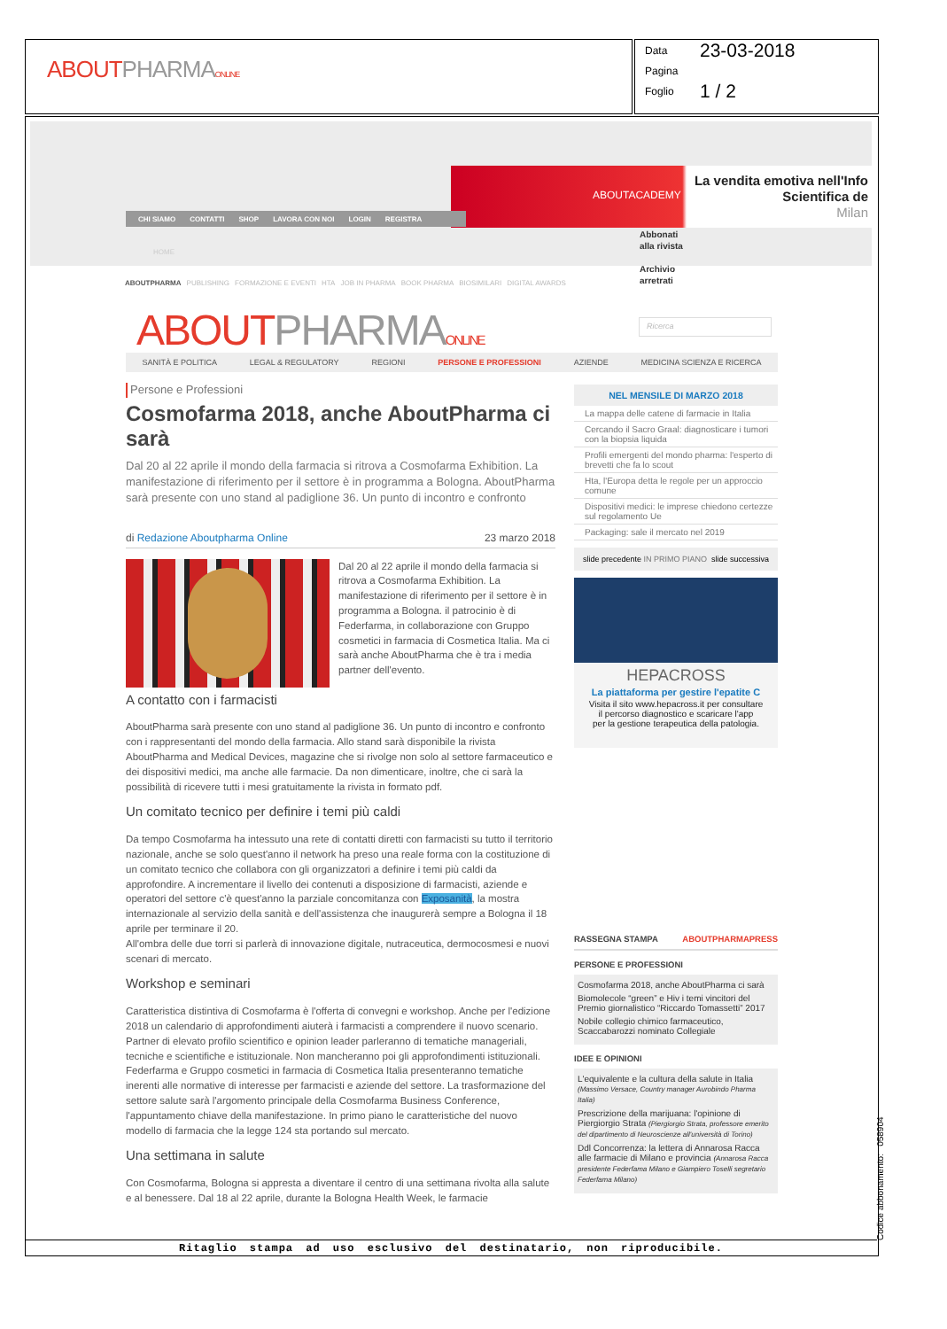ABOUTPHARMA ONLINE
Data 23-03-2018
Pagina
Foglio 1 / 2
ABOUTACADEMY
La vendita emotiva nell'Info
Scientifica de
Milan
CHI SIAMO CONTATTI SHOP LAVORA CON NOI LOGIN REGISTRA
HOME
Abbonati
alla rivista
Archivio
arretrati
ABOUTPHARMA PUBLISHING FORMAZIONE E EVENTI HTA JOB IN PHARMA BOOK PHARMA BIOSIMILARI DIGITAL AWARDS
ABOUTPHARMA ONLINE Ricerca
SANITÀ E POLITICA LEGAL & REGULATORY REGIONI PERSONE E PROFESSIONI AZIENDE MEDICINA SCIENZA E RICERCA
Persone e Professioni
Cosmofarma 2018, anche AboutPharma ci sarà
Dal 20 al 22 aprile il mondo della farmacia si ritrova a Cosmofarma Exhibition. La manifestazione di riferimento per il settore è in programma a Bologna. AboutPharma sarà presente con uno stand al padiglione 36. Un punto di incontro e confronto
di Redazione Aboutpharma Online 23 marzo 2018
Dal 20 al 22 aprile il mondo della farmacia si ritrova a Cosmofarma Exhibition. La manifestazione di riferimento per il settore è in programma a Bologna. il patrocinio è di Federfarma, in collaborazione con Gruppo cosmetici in farmacia di Cosmetica Italia. Ma ci sarà anche AboutPharma che è tra i media partner dell'evento.
A contatto con i farmacisti
AboutPharma sarà presente con uno stand al padiglione 36. Un punto di incontro e confronto con i rappresentanti del mondo della farmacia. Allo stand sarà disponibile la rivista AboutPharma and Medical Devices, magazine che si rivolge non solo al settore farmaceutico e dei dispositivi medici, ma anche alle farmacie. Da non dimenticare, inoltre, che ci sarà la possibilità di ricevere tutti i mesi gratuitamente la rivista in formato pdf.
Un comitato tecnico per definire i temi più caldi
Da tempo Cosmofarma ha intessuto una rete di contatti diretti con farmacisti su tutto il territorio nazionale, anche se solo quest'anno il network ha preso una reale forma con la costituzione di un comitato tecnico che collabora con gli organizzatori a definire i temi più caldi da approfondire. A incrementare il livello dei contenuti a disposizione di farmacisti, aziende e operatori del settore c'è quest'anno la parziale concomitanza con Exposanità, la mostra internazionale al servizio della sanità e dell'assistenza che inaugurerà sempre a Bologna il 18 aprile per terminare il 20.
All'ombra delle due torri si parlerà di innovazione digitale, nutraceutica, dermocosmesi e nuovi scenari di mercato.
Workshop e seminari
Caratteristica distintiva di Cosmofarma è l'offerta di convegni e workshop. Anche per l'edizione 2018 un calendario di approfondimenti aiuterà i farmacisti a comprendere il nuovo scenario. Partner di elevato profilo scientifico e opinion leader parleranno di tematiche manageriali, tecniche e scientifiche e istituzionale. Non mancheranno poi gli approfondimenti istituzionali. Federfarma e Gruppo cosmetici in farmacia di Cosmetica Italia presenteranno tematiche inerenti alle normative di interesse per farmacisti e aziende del settore. La trasformazione del settore salute sarà l'argomento principale della Cosmofarma Business Conference, l'appuntamento chiave della manifestazione. In primo piano le caratteristiche del nuovo modello di farmacia che la legge 124 sta portando sul mercato.
Una settimana in salute
Con Cosmofarma, Bologna si appresta a diventare il centro di una settimana rivolta alla salute e al benessere. Dal 18 al 22 aprile, durante la Bologna Health Week, le farmacie
NEL MENSILE DI MARZO 2018
La mappa delle catene di farmacie in Italia
Cercando il Sacro Graal: diagnosticare i tumori con la biopsia liquida
Profili emergenti del mondo pharma: l'esperto di brevetti che fa lo scout
Hta, l'Europa detta le regole per un approccio comune
Dispositivi medici: le imprese chiedono certezze sul regolamento Ue
Packaging: sale il mercato nel 2019
slide precedente IN PRIMO PIANO slide successiva
HEPACROSS
La piattaforma per gestire l'epatite C
Visita il sito www.hepacross.it per consultare
il percorso diagnostico e scaricare l'app
per la gestione terapeutica della patologia.
RASSEGNA STAMPA ABOUTPHARMAPRESS
PERSONE E PROFESSIONI
Cosmofarma 2018, anche AboutPharma ci sarà
Biomolecole “green” e Hiv i temi vincitori del Premio giornalistico “Riccardo Tomassetti” 2017
Nobile collegio chimico farmaceutico, Scaccabarozzi nominato Collegiale
IDEE E OPINIONI
L'equivalente e la cultura della salute in Italia (Massimo Versace, Country manager Aurobindo Pharma Italia)
Prescrizione della marijuana: l'opinione di Piergiorgio Strata (Piergiorgio Strata, professore emerito del dipartimento di Neuroscienze all'università di Torino)
Ddl Concorrenza: la lettera di Annarosa Racca alle farmacie di Milano e provincia (Annarosa Racca presidente Federfama Milano e Giampiero Toselli segretario Federfama Milano)
Ritaglio stampa ad uso esclusivo del destinatario, non riproducibile. Codice abbonamento: 058904